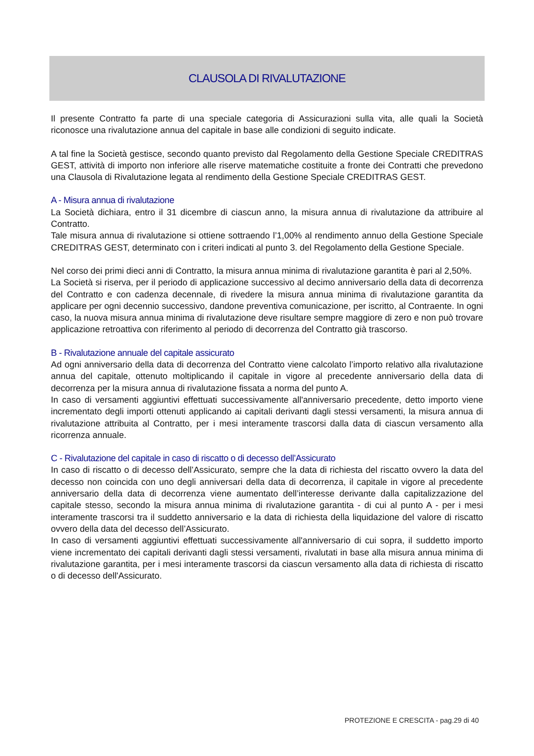CLAUSOLA DI RIVALUTAZIONE
Il presente Contratto fa parte di una speciale categoria di Assicurazioni sulla vita, alle quali la Società riconosce una rivalutazione annua del capitale in base alle condizioni di seguito indicate.
A tal fine la Società gestisce, secondo quanto previsto dal Regolamento della Gestione Speciale CREDITRAS GEST, attività di importo non inferiore alle riserve matematiche costituite a fronte dei Contratti che prevedono una Clausola di Rivalutazione legata al rendimento della Gestione Speciale CREDITRAS GEST.
A - Misura annua di rivalutazione
La Società dichiara, entro il 31 dicembre di ciascun anno, la misura annua di rivalutazione da attribuire al Contratto.
Tale misura annua di rivalutazione si ottiene sottraendo l’1,00% al rendimento annuo della Gestione Speciale CREDITRAS GEST, determinato con i criteri indicati al punto 3. del Regolamento della Gestione Speciale.
Nel corso dei primi dieci anni di Contratto, la misura annua minima di rivalutazione garantita è pari al 2,50%.
La Società si riserva, per il periodo di applicazione successivo al decimo anniversario della data di decorrenza del Contratto e con cadenza decennale, di rivedere la misura annua minima di rivalutazione garantita da applicare per ogni decennio successivo, dandone preventiva comunicazione, per iscritto, al Contraente. In ogni caso, la nuova misura annua minima di rivalutazione deve risultare sempre maggiore di zero e non può trovare applicazione retroattiva con riferimento al periodo di decorrenza del Contratto già trascorso.
B - Rivalutazione annuale del capitale assicurato
Ad ogni anniversario della data di decorrenza del Contratto viene calcolato l’importo relativo alla rivalutazione annua del capitale, ottenuto moltiplicando il capitale in vigore al precedente anniversario della data di decorrenza per la misura annua di rivalutazione fissata a norma del punto A.
In caso di versamenti aggiuntivi effettuati successivamente all'anniversario precedente, detto importo viene incrementato degli importi ottenuti applicando ai capitali derivanti dagli stessi versamenti, la misura annua di rivalutazione attribuita al Contratto, per i mesi interamente trascorsi dalla data di ciascun versamento alla ricorrenza annuale.
C - Rivalutazione del capitale in caso di riscatto o di decesso dell’Assicurato
In caso di riscatto o di decesso dell’Assicurato, sempre che la data di richiesta del riscatto ovvero la data del decesso non coincida con uno degli anniversari della data di decorrenza, il capitale in vigore al precedente anniversario della data di decorrenza viene aumentato dell’interesse derivante dalla capitalizzazione del capitale stesso, secondo la misura annua minima di rivalutazione garantita - di cui al punto A - per i mesi interamente trascorsi tra il suddetto anniversario e la data di richiesta della liquidazione del valore di riscatto ovvero della data del decesso dell’Assicurato.
In caso di versamenti aggiuntivi effettuati successivamente all'anniversario di cui sopra, il suddetto importo viene incrementato dei capitali derivanti dagli stessi versamenti, rivalutati in base alla misura annua minima di rivalutazione garantita, per i mesi interamente trascorsi da ciascun versamento alla data di richiesta di riscatto o di decesso dell'Assicurato.
PROTEZIONE E CRESCITA - pag.29 di 40